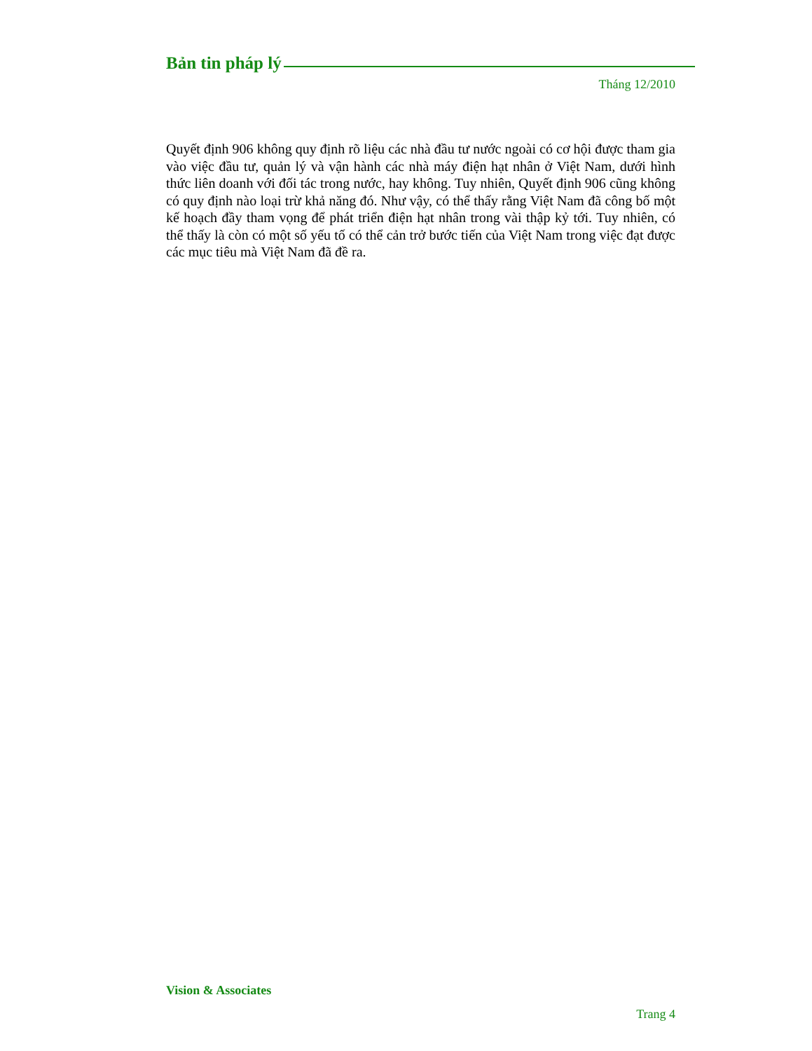Bản tin pháp lý
Tháng 12/2010
Quyết định 906 không quy định rõ liệu các nhà đầu tư nước ngoài có cơ hội được tham gia vào việc đầu tư, quản lý và vận hành các nhà máy điện hạt nhân ở Việt Nam, dưới hình thức liên doanh với đối tác trong nước, hay không. Tuy nhiên, Quyết định 906 cũng không có quy định nào loại trừ khả năng đó. Như vậy, có thể thấy rằng Việt Nam đã công bố một kế hoạch đầy tham vọng để phát triển điện hạt nhân trong vài thập kỷ tới. Tuy nhiên, có thể thấy là còn có một số yếu tố có thể cản trở bước tiến của Việt Nam trong việc đạt được các mục tiêu mà Việt Nam đã đề ra.
Vision & Associates
Trang 4